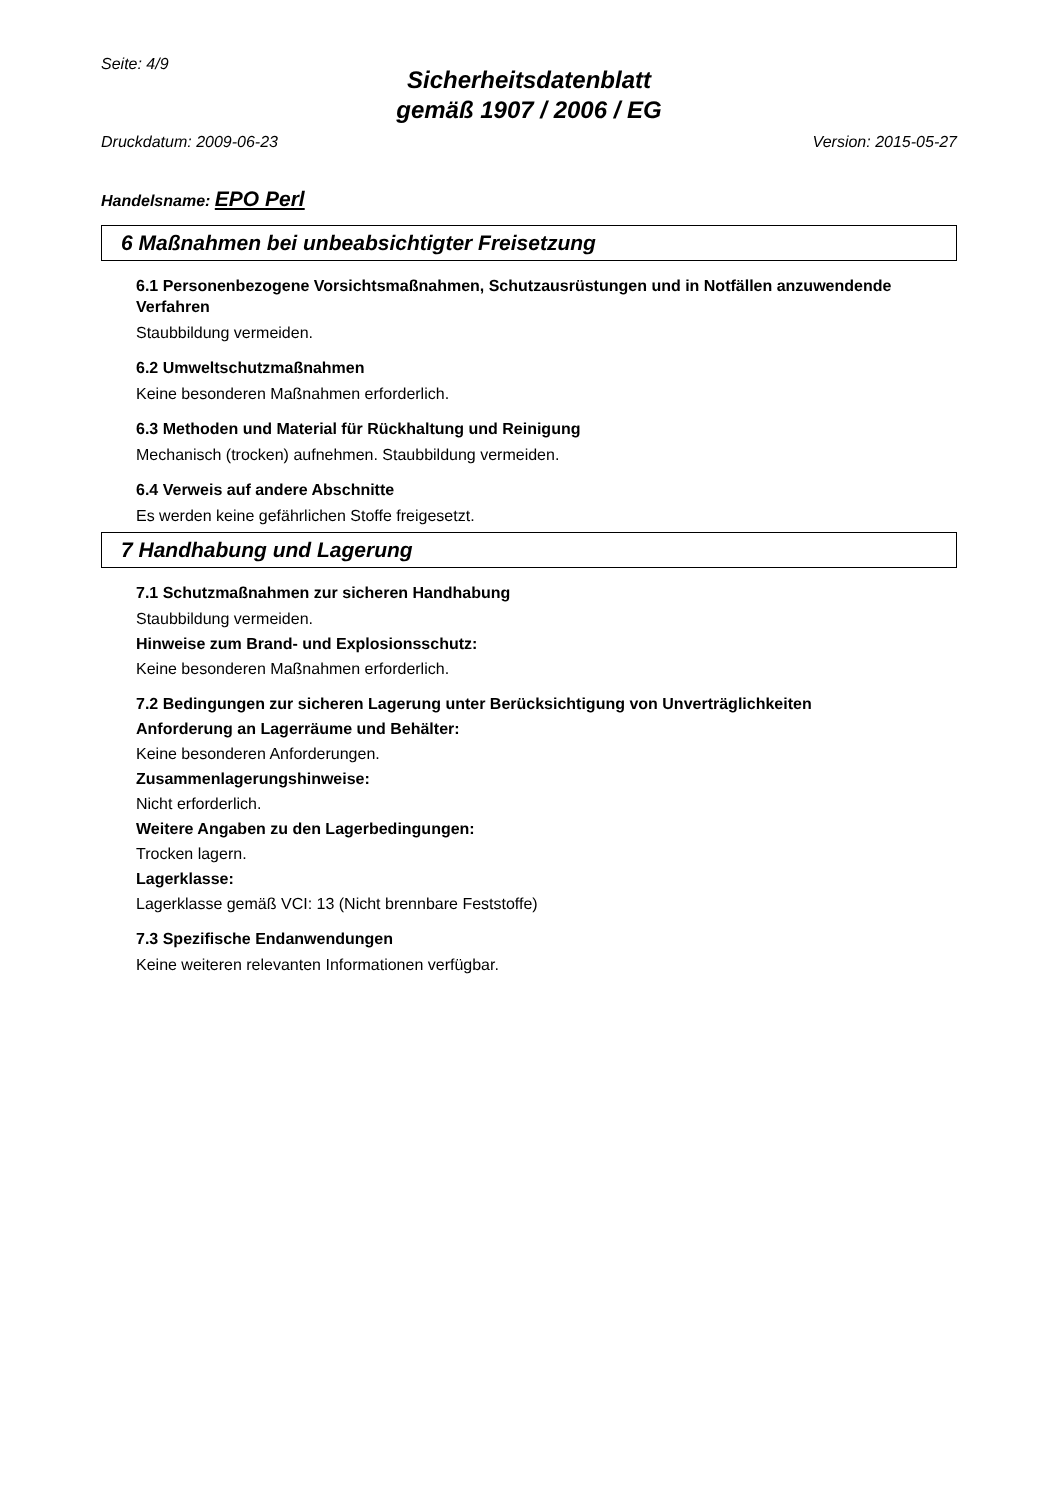Seite: 4/9
Sicherheitsdatenblatt
gemäß 1907 / 2006 / EG
Druckdatum: 2009-06-23 Version: 2015-05-27
Handelsname: EPO Perl
6 Maßnahmen bei unbeabsichtigter Freisetzung
6.1 Personenbezogene Vorsichtsmaßnahmen, Schutzausrüstungen und in Notfällen anzuwendende Verfahren
Staubbildung vermeiden.
6.2 Umweltschutzmaßnahmen
Keine besonderen Maßnahmen erforderlich.
6.3 Methoden und Material für Rückhaltung und Reinigung
Mechanisch (trocken) aufnehmen. Staubbildung vermeiden.
6.4 Verweis auf andere Abschnitte
Es werden keine gefährlichen Stoffe freigesetzt.
7 Handhabung und Lagerung
7.1 Schutzmaßnahmen zur sicheren Handhabung
Staubbildung vermeiden.
Hinweise zum Brand- und Explosionsschutz:
Keine besonderen Maßnahmen erforderlich.
7.2 Bedingungen zur sicheren Lagerung unter Berücksichtigung von Unverträglichkeiten
Anforderung an Lagerräume und Behälter:
Keine besonderen Anforderungen.
Zusammenlagerungshinweise:
Nicht erforderlich.
Weitere Angaben zu den Lagerbedingungen:
Trocken lagern.
Lagerklasse:
Lagerklasse gemäß VCI: 13 (Nicht brennbare Feststoffe)
7.3 Spezifische Endanwendungen
Keine weiteren relevanten Informationen verfügbar.